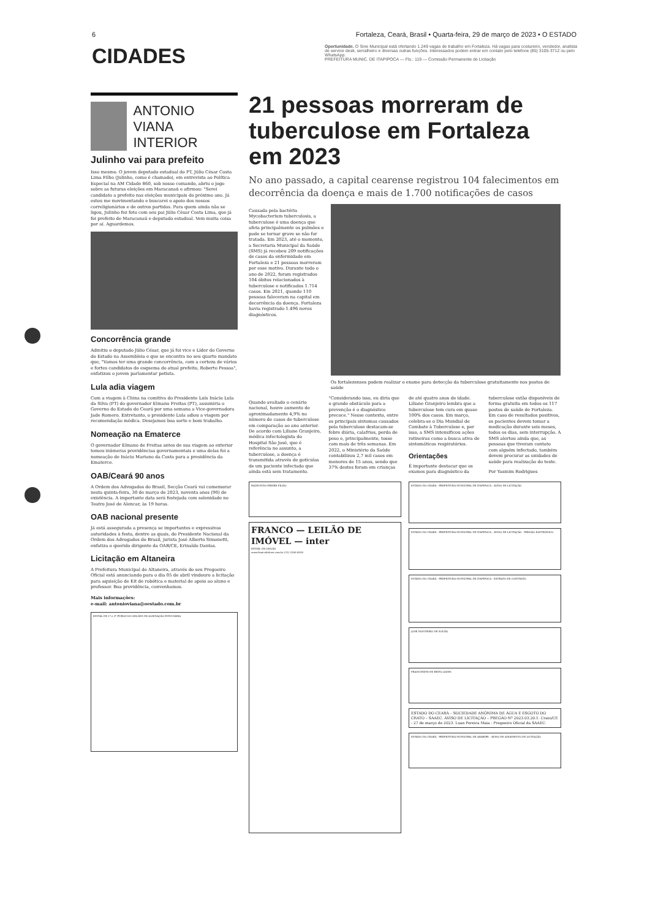6 Fortaleza, Ceará, Brasil • Quarta-feira, 29 de março de 2023 • O ESTADO
CIDADES
Oportunidade. O Sine Municipal está ofertando 1.249 vagas de trabalho em Fortaleza. Há vagas para costureiro, vendedor, analista de service desk, serralheiro e diversas outras funções. Interessados podem entrar em contato pelo telefone (85) 3105-3712 ou pelo WhatsApp.
PREFEITURA MUNIC. DE ITAPIPOCA — Fls.: 119 — Comissão Permanente de Licitação
ANTONIO VIANA
INTERIOR
Julinho vai para prefeito
Isso mesmo. O jovem deputado estadual do PT, Júlio César Costa Lima Filho (Julinho, como é chamado), em entrevista ao Política Especial na AM Cidade 860, sob nosso comando, abriu o jogo sobre as futuras eleições em Maracanaú e afirmou: "Serei candidato a prefeito nas eleições municipais do próximo ano. Já estou me movimentando e buscarei o apoio dos nossos correligionários e de outros partidos. Para quem ainda não se ligou, Julinho fez foto com seu pai Júlio César Costa Lima, que já foi prefeito de Maracanaú e deputado estadual. Vem muita coisa por aí. Aguardemos.
Concorrência grande
Admitiu o deputado Júlio César, que já foi vice e Líder do Governo do Estado na Assembleia e que se encontra no seu quarto mandato que, "Vamos ter uma grande concorrência, com a certeza de vários e fortes candidatos do esquema do atual prefeito, Roberto Pessoa", enfatizou o jovem parlamentar petista.
Lula adia viagem
Com a viagem à China na comitiva do Presidente Luís Inácio Lula da Silva (PT) do governador Elmano Freitas (PT), assumiria o Governo do Estado do Ceará por uma semana a Vice-governadora Jade Romero. Entretanto, o presidente Lula adiou a viagem por recomendação médica. Desejamos boa sorte e bom trabalho.
Nomeação na Ematerce
O governador Elmano de Freitas antes de sua viagem ao exterior tomou inúmeras providências governamentais e uma delas foi a nomeação de Inácio Mariano da Costa para a presidência da Ematerce.
OAB/Ceará 90 anos
A Ordem dos Advogados do Brasil, Secção Ceará vai comemorar nesta quinta-feira, 30 de março de 2023, noventa anos (90) de existência. A importante data será festejada com solenidade no Teatro José de Alencar, às 19 horas.
OAB nacional presente
Já está assegurada a presença se importantes e expressivas autoridades à festa, dentre as quais, do Presidente Nacional da Ordem dos Advogados do Brasil, jurista José Alberto Simonetti, enfatiza o querido dirigente da OAB/CE, Erinaldo Dantas.
Licitação em Altaneira
A Prefeitura Municipal de Altaneira, através do seu Pregoeiro Oficial está anunciando para o dia 05 de abril vindouro a licitação para aquisição de Kit de robótica e material de apoio ao aluno e professor. Boa providência, convenhamos.
Mais informações:
e-mail: antonioviana@oestado.com.br
EDITAL DE 1º e 2º PÚBLICOS LEILÕES DE ALIENAÇÃO FIDUCIÁRIA
21 pessoas morreram de tuberculose em Fortaleza em 2023
No ano passado, a capital cearense registrou 104 falecimentos em decorrência da doença e mais de 1.700 notificações de casos
Causada pela bactéria Mycobacterium tuberculosis, a tuberculose é uma doença que afeta principalmente os pulmões e pode se tornar grave se não for tratada. Em 2023, até o momento, a Secretaria Municipal da Saúde (SMS) já recebeu 209 notificações de casos da enfermidade em Fortaleza e 21 pessoas morreram por esse motivo. Durante todo o ano de 2022, foram registrados 104 óbitos relacionados à tuberculose e notificados 1.714 casos. Em 2021, quando 110 pessoas faleceram na capital em decorrência da doença. Fortaleza havia registrado 1.496 novos diagnósticos.
Os fortalezenses podem realizar o exame para detecção da tuberculose gratuitamente nos postos de saúde
Quando avaliado o cenário nacional, houve aumento de aproximadamente 4,9% no número de casos de tuberculose em comparação ao ano anterior. De acordo com Liliane Granjeiro, médica infectologista do Hospital São José, que é referência no assunto, a tuberculose, a doença é transmitida através de gotículas de um paciente infectado que ainda está sem tratamento. "Considerando isso, eu diria que o grande obstáculo para a prevenção é o diagnóstico precoce." Nesse contexto, entre os principais sintomas causados pela tuberculose destacam-se febre diária, calafrios, perda de peso e, principalmente, tosse com mais de três semanas. Em 2022, o Ministério da Saúde contabilizou 2,7 mil casos em menores de 15 anos, sendo que 37% destes foram em crianças de até quatro anos de idade. Liliane Granjeiro lembra que a tuberculose tem cura em quase 100% dos casos. Em março, celebra-se o Dia Mundial de Combate à Tuberculose e, por isso, a SMS intensificou ações rotineiras como a busca ativa de sintomáticos respiratórios.
Orientações
É importante destacar que os exames para diagnóstico da tuberculose estão disponíveis de forma gratuita em todos os 117 postos de saúde de Fortaleza. Em caso de resultados positivos, os pacientes devem tomar a medicação durante seis meses, todos os dias, sem interrupção. A SMS alertou ainda que, as pessoas que tiveram contato com alguém infectado, também devem procurar as unidades de saúde para realização do teste.
Por Yasmim Rodrigues
RAIMUNDO FREIRE FILHO
FRANCO — LEILÃO DE IMÓVEL — inter
EDITAL DE LEILÃO
www.francoleiloes.com.br (31) 3360-4030
ESTADO DO CEARÁ - PREFEITURA MUNICIPAL DE ITAPIPOCA - AVISO DE LICITAÇÃO
ESTADO DO CEARÁ - PREFEITURA MUNICIPAL DE ITAPIPOCA - AVISO DE LICITAÇÃO - PREGÃO ELETRÔNICO
ESTADO DO CEARÁ - PREFEITURA MUNICIPAL DE ITAPIPOCA - EXTRATO DE CONTRATO
JOSÉ MONTEIRO DE SOUZA
FRANCINETE DE BRITO ALVES
ESTADO DO CEARÁ – SOCIEDADE ANÔNIMA DE ÁGUA E ESGOTO DO CRATO – SAAEC. AVISO DE LICITAÇÃO – PREGÃO Nº 2023.03.20.1. Crato/CE - 27 de março de 2023. Luan Pereira Maia - Pregoeiro Oficial da SAAEC.
ESTADO DO CEARÁ - PREFEITURA MUNICIPAL DE ARARIPE - AVISO DE ADIAMENTO DE LICITAÇÃO